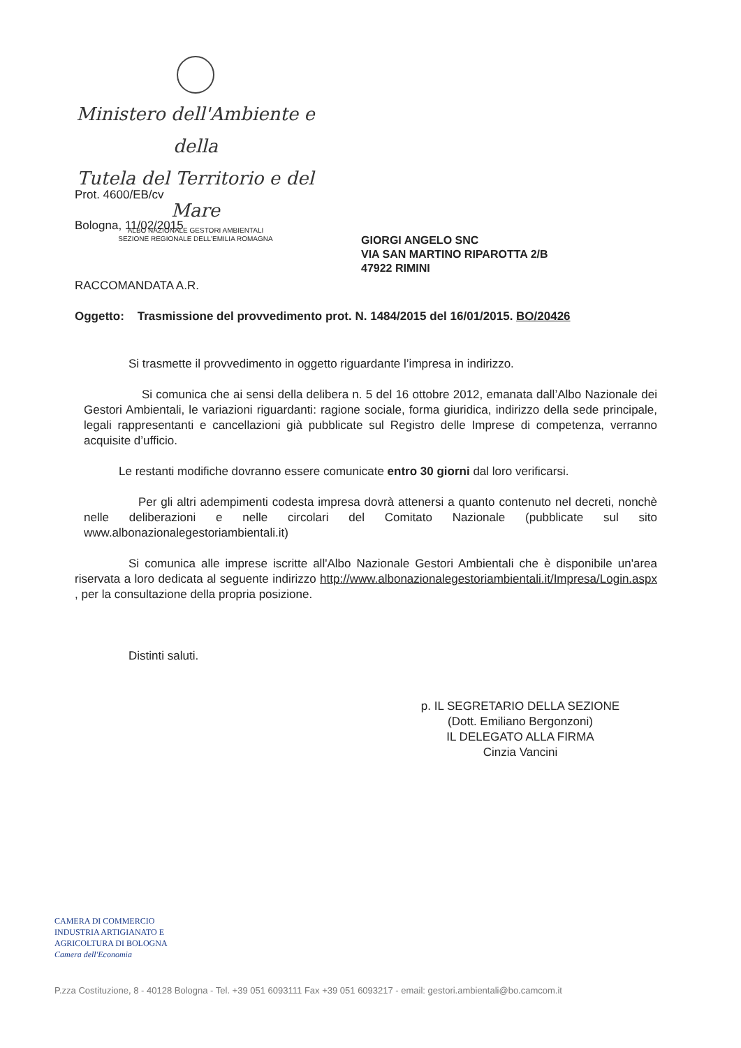Ministero dell'Ambiente e della
Tutela del Territorio e del Mare
ALBO NAZIONALE GESTORI AMBIENTALI
SEZIONE REGIONALE DELL'EMILIA ROMAGNA
Prot. 4600/EB/cv
Bologna, 11/02/2015
GIORGI ANGELO SNC
VIA SAN MARTINO RIPAROTTA 2/B
47922 RIMINI
RACCOMANDATA A.R.
Oggetto: Trasmissione del provvedimento prot. N. 1484/2015 del 16/01/2015. BO/20426
Si trasmette il provvedimento in oggetto riguardante l’impresa in indirizzo.
Si comunica che ai sensi della delibera n. 5 del 16 ottobre 2012, emanata dall’Albo Nazionale dei Gestori Ambientali, le variazioni riguardanti: ragione sociale, forma giuridica, indirizzo della sede principale, legali rappresentanti e cancellazioni già pubblicate sul Registro delle Imprese di competenza, verranno acquisite d’ufficio.
Le restanti modifiche dovranno essere comunicate entro 30 giorni dal loro verificarsi.
Per gli altri adempimenti codesta impresa dovrà attenersi a quanto contenuto nel decreti, nonchè nelle deliberazioni e nelle circolari del Comitato Nazionale (pubblicate sul sito www.albonazionalegestoriambientali.it)
Si comunica alle imprese iscritte all'Albo Nazionale Gestori Ambientali che è disponibile un'area riservata a loro dedicata al seguente indirizzo http://www.albonazionalegestoriambientali.it/Impresa/Login.aspx , per la consultazione della propria posizione.
Distinti saluti.
p. IL SEGRETARIO DELLA SEZIONE
(Dott. Emiliano Bergonzoni)
IL DELEGATO ALLA FIRMA
Cinzia Vancini
CAMERA DI COMMERCIO
INDUSTRIA ARTIGIANATO E
AGRICOLTURA DI BOLOGNA
Camera dell'Economia
P.zza Costituzione, 8 - 40128 Bologna - Tel. +39 051 6093111 Fax +39 051 6093217 - email: gestori.ambientali@bo.camcom.it